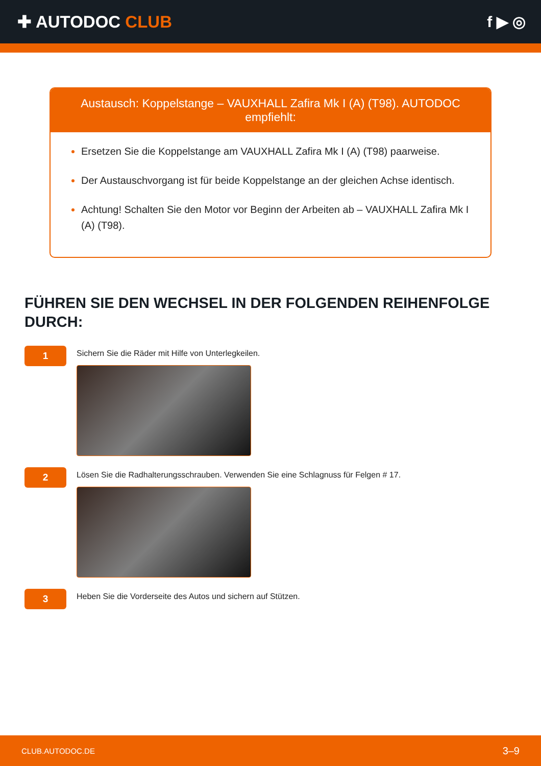✚ AUTODOC CLUB f ▶ ◎
Austausch: Koppelstange – VAUXHALL Zafira Mk I (A) (T98). AUTODOC empfiehlt:
Ersetzen Sie die Koppelstange am VAUXHALL Zafira Mk I (A) (T98) paarweise.
Der Austauschvorgang ist für beide Koppelstange an der gleichen Achse identisch.
Achtung! Schalten Sie den Motor vor Beginn der Arbeiten ab – VAUXHALL Zafira Mk I (A) (T98).
FÜHREN SIE DEN WECHSEL IN DER FOLGENDEN REIHENFOLGE DURCH:
1
Sichern Sie die Räder mit Hilfe von Unterlegkeilen.
2
Lösen Sie die Radhalterungsschrauben. Verwenden Sie eine Schlagnuss für Felgen # 17.
3
Heben Sie die Vorderseite des Autos und sichern auf Stützen.
CLUB.AUTODOC.DE 3–9